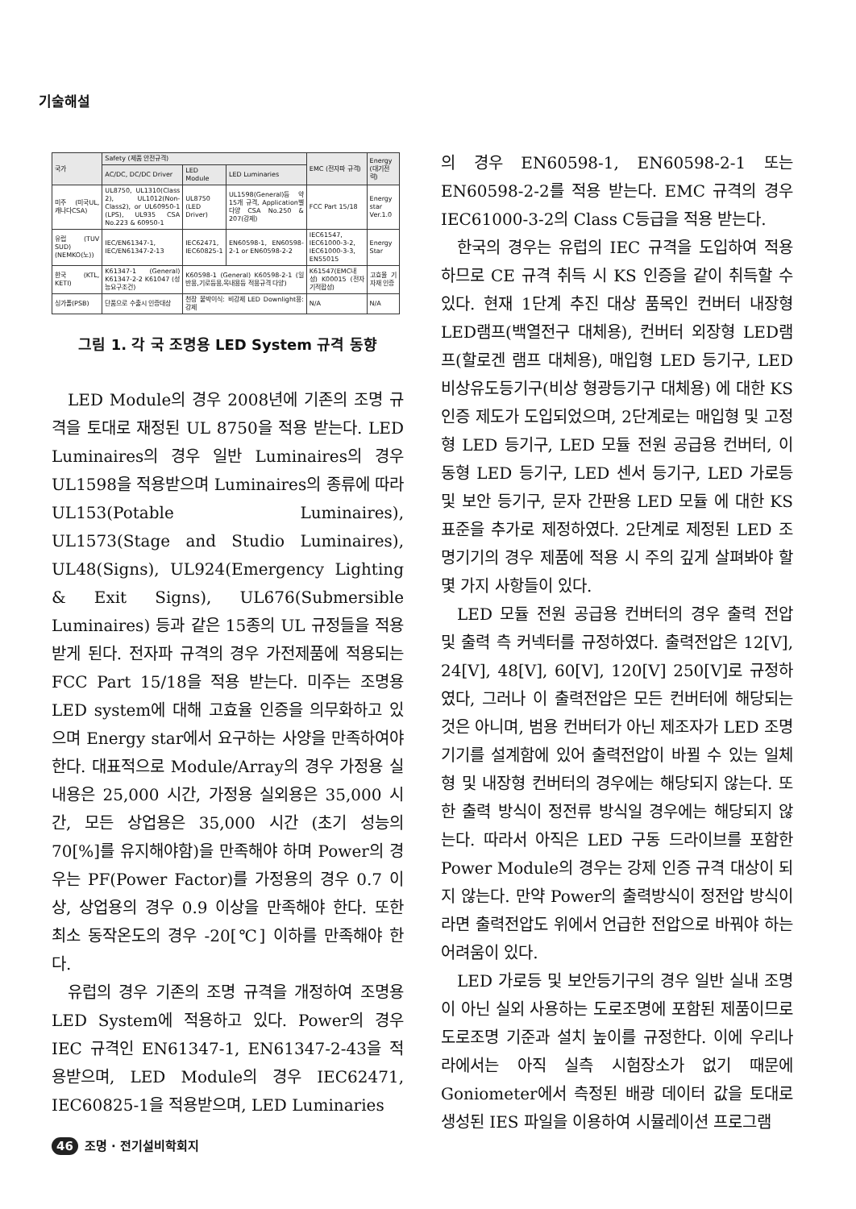기술해설
| 국가 | Safety (제품 안전규격) | | | EMC (전자파 규격) | Energy (대기전력) |
| --- | --- | --- | --- | --- | --- |
| | AC/DC, DC/DC Driver | LED Module | LED Luminaries | | |
| 미주 (미국UL, 캐나다CSA) | UL8750, UL1310(Class 2), UL1012(Non-Class2), or UL60950-1 (LPS), UL935 CSA No.223 & 60950-1 | UL8750 (LED Driver) | UL1598(General)등 약15개 규격, Application별 다양 CSA No.250 & 207(강제) | FCC Part 15/18 | Energy star Ver.1.0 |
| 유럽 (TUV SUD) (NEMKO(노)) | IEC/EN61347-1, IEC/EN61347-2-13 | IEC62471, IEC60825-1 | EN60598-1, EN60598-2-1 or EN60598-2-2 | IEC61547, IEC61000-3-2, IEC61000-3-3, EN55015 | Energy Star |
| 한국 (KTL, KETI) | K61347-1 (General) K61347-2-2 K61047 (성능요구조건) | K60598-1 (General) K60598-2-1 (일반용,기로등용,옥내용등 적용규격 다양) | | K61547(EMC내성) K00015 (전자기적합성) | 고효율 기자재 인증 |
| 싱가폴(PSB) | 단품으로 수출시 인증대상 | 천장 붙박이식: 비강제 LED Downlight용: 강제 | | N/A | N/A |
그림 1. 각 국 조명용 LED System 규격 동향
LED Module의 경우 2008년에 기존의 조명 규격을 토대로 재정된 UL 8750을 적용 받는다. LED Luminaires의 경우 일반 Luminaires의 경우 UL1598을 적용받으며 Luminaires의 종류에 따라 UL153(Potable Luminaires), UL1573(Stage and Studio Luminaires), UL48(Signs), UL924(Emergency Lighting & Exit Signs), UL676(Submersible Luminaires) 등과 같은 15종의 UL 규정들을 적용 받게 된다. 전자파 규격의 경우 가전제품에 적용되는 FCC Part 15/18을 적용 받는다. 미주는 조명용 LED system에 대해 고효율 인증을 의무화하고 있으며 Energy star에서 요구하는 사양을 만족하여야 한다. 대표적으로 Module/Array의 경우 가정용 실내용은 25,000 시간, 가정용 실외용은 35,000 시간, 모든 상업용은 35,000 시간 (초기 성능의 70[%]를 유지해야함)을 만족해야 하며 Power의 경우는 PF(Power Factor)를 가정용의 경우 0.7 이상, 상업용의 경우 0.9 이상을 만족해야 한다. 또한 최소 동작온도의 경우 -20[℃] 이하를 만족해야 한다.
유럽의 경우 기존의 조명 규격을 개정하여 조명용 LED System에 적용하고 있다. Power의 경우 IEC 규격인 EN61347-1, EN61347-2-43을 적용받으며, LED Module의 경우 IEC62471, IEC60825-1을 적용받으며, LED Luminaries
의 경우 EN60598-1, EN60598-2-1 또는 EN60598-2-2를 적용 받는다. EMC 규격의 경우 IEC61000-3-2의 Class C등급을 적용 받는다.
한국의 경우는 유럽의 IEC 규격을 도입하여 적용하므로 CE 규격 취득 시 KS 인증을 같이 취득할 수 있다. 현재 1단계 추진 대상 품목인 컨버터 내장형 LED램프(백열전구 대체용), 컨버터 외장형 LED램프(할로겐 램프 대체용), 매입형 LED 등기구, LED 비상유도등기구(비상 형광등기구 대체용) 에 대한 KS 인증 제도가 도입되었으며, 2단계로는 매입형 및 고정형 LED 등기구, LED 모듈 전원 공급용 컨버터, 이동형 LED 등기구, LED 센서 등기구, LED 가로등 및 보안 등기구, 문자 간판용 LED 모듈 에 대한 KS 표준을 추가로 제정하였다. 2단계로 제정된 LED 조명기기의 경우 제품에 적용 시 주의 깊게 살펴봐야 할 몇 가지 사항들이 있다.
LED 모듈 전원 공급용 컨버터의 경우 출력 전압 및 출력 측 커넥터를 규정하였다. 출력전압은 12[V], 24[V], 48[V], 60[V], 120[V] 250[V]로 규정하였다, 그러나 이 출력전압은 모든 컨버터에 해당되는 것은 아니며, 범용 컨버터가 아닌 제조자가 LED 조명기기를 설계함에 있어 출력전압이 바뀔 수 있는 일체형 및 내장형 컨버터의 경우에는 해당되지 않는다. 또한 출력 방식이 정전류 방식일 경우에는 해당되지 않는다. 따라서 아직은 LED 구동 드라이브를 포함한 Power Module의 경우는 강제 인증 규격 대상이 되지 않는다. 만약 Power의 출력방식이 정전압 방식이라면 출력전압도 위에서 언급한 전압으로 바꿔야 하는 어려움이 있다.
LED 가로등 및 보안등기구의 경우 일반 실내 조명이 아닌 실외 사용하는 도로조명에 포함된 제품이므로 도로조명 기준과 설치 높이를 규정한다. 이에 우리나라에서는 아직 실측 시험장소가 없기 때문에 Goniometer에서 측정된 배광 데이터 값을 토대로 생성된 IES 파일을 이용하여 시뮬레이션 프로그램
46 조명 · 전기설비학회지